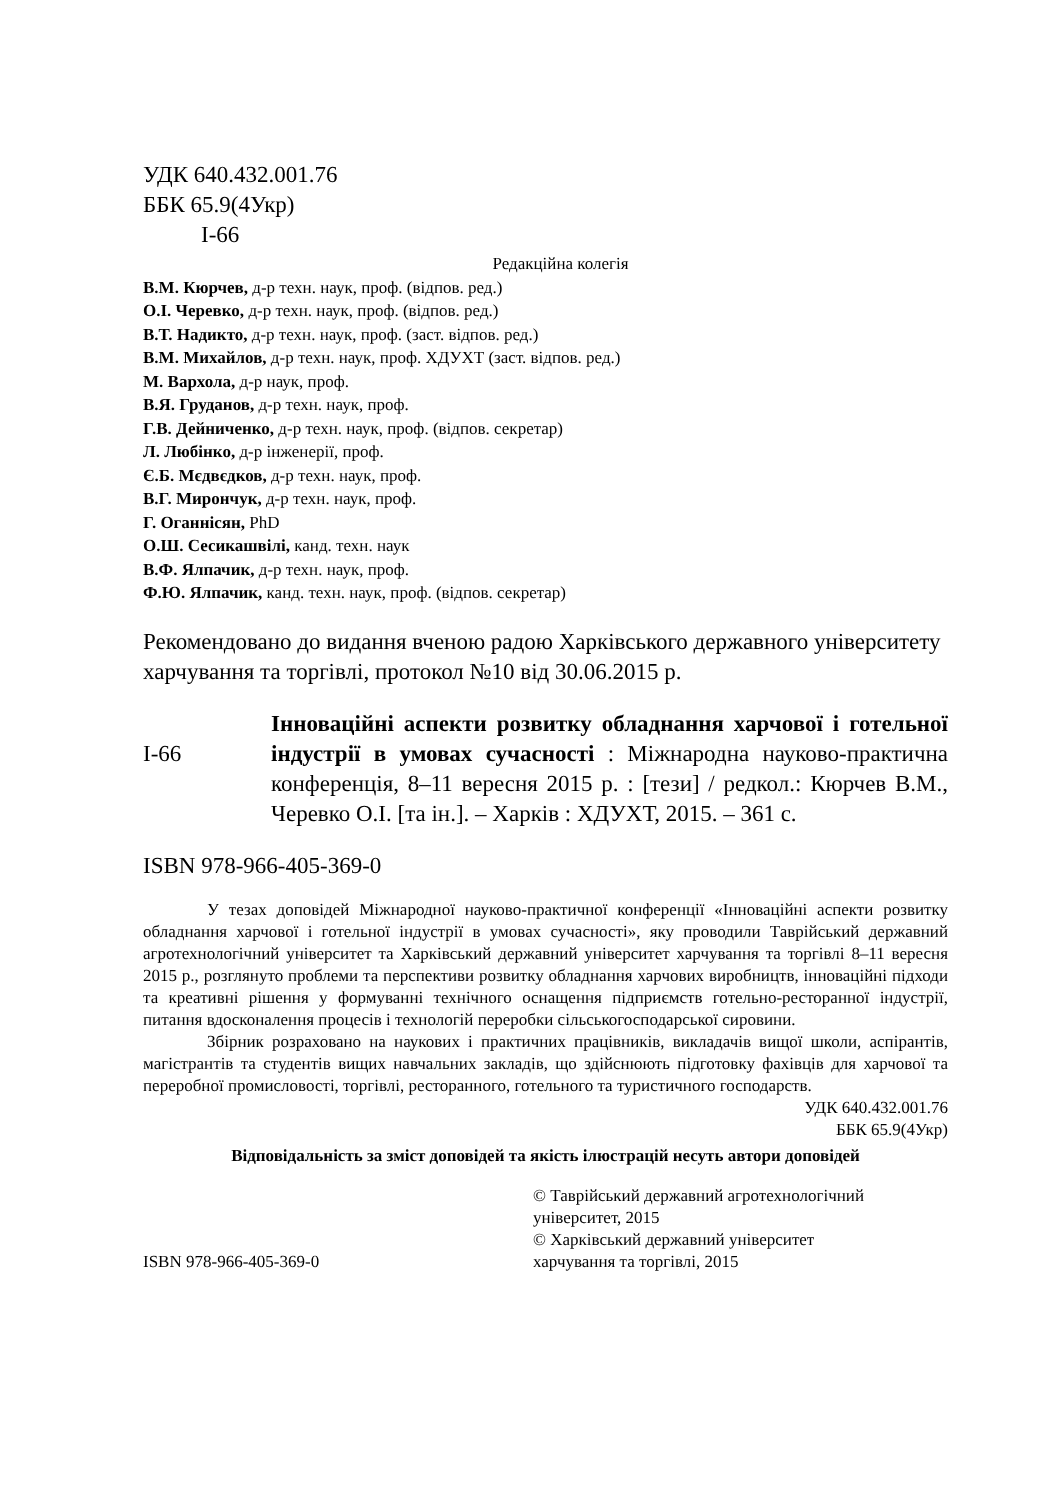УДК 640.432.001.76
ББК 65.9(4Укр)
І-66
Редакційна колегія
В.М. Кюрчев, д-р техн. наук, проф. (відпов. ред.)
О.І. Черевко, д-р техн. наук, проф. (відпов. ред.)
В.Т. Надикто, д-р техн. наук, проф. (заст. відпов. ред.)
В.М. Михайлов, д-р техн. наук, проф. ХДУХТ (заст. відпов. ред.)
М. Вархола, д-р наук, проф.
В.Я. Груданов, д-р техн. наук, проф.
Г.В. Дейниченко, д-р техн. наук, проф. (відпов. секретар)
Л. Любінко, д-р інженерії, проф.
Є.Б. Мєдвєдков, д-р техн. наук, проф.
В.Г. Мирончук, д-р техн. наук, проф.
Г. Оганнісян, PhD
О.Ш. Сесикашвілі, канд. техн. наук
В.Ф. Ялпачик, д-р техн. наук, проф.
Ф.Ю. Ялпачик, канд. техн. наук, проф. (відпов. секретар)
Рекомендовано до видання вченою радою Харківського державного університету харчування та торгівлі, протокол №10 від 30.06.2015 р.
І-66
Інноваційні аспекти розвитку обладнання харчової і готельної індустрії в умовах сучасності : Міжнародна науково-практична конференція, 8–11 вересня 2015 р. : [тези] / редкол.: Кюрчев В.М., Черевко О.І. [та ін.]. – Харків : ХДУХТ, 2015. – 361 с.
ISBN 978-966-405-369-0
У тезах доповідей Міжнародної науково-практичної конференції «Інноваційні аспекти розвитку обладнання харчової і готельної індустрії в умовах сучасності», яку проводили Таврійський державний агротехнологічний університет та Харківський державний університет харчування та торгівлі 8–11 вересня 2015 р., розглянуто проблеми та перспективи розвитку обладнання харчових виробництв, інноваційні підходи та креативні рішення у формуванні технічного оснащення підприємств готельно-ресторанної індустрії, питання вдосконалення процесів і технологій переробки сільськогосподарської сировини.
Збірник розраховано на наукових і практичних працівників, викладачів вищої школи, аспірантів, магістрантів та студентів вищих навчальних закладів, що здійснюють підготовку фахівців для харчової та переробної промисловості, торгівлі, ресторанного, готельного та туристичного господарств.
УДК 640.432.001.76
ББК 65.9(4Укр)
Відповідальність за зміст доповідей та якість ілюстрацій несуть автори доповідей
ISBN 978-966-405-369-0 © Таврійський державний агротехнологічний
університет, 2015
© Харківський державний університет
харчування та торгівлі, 2015